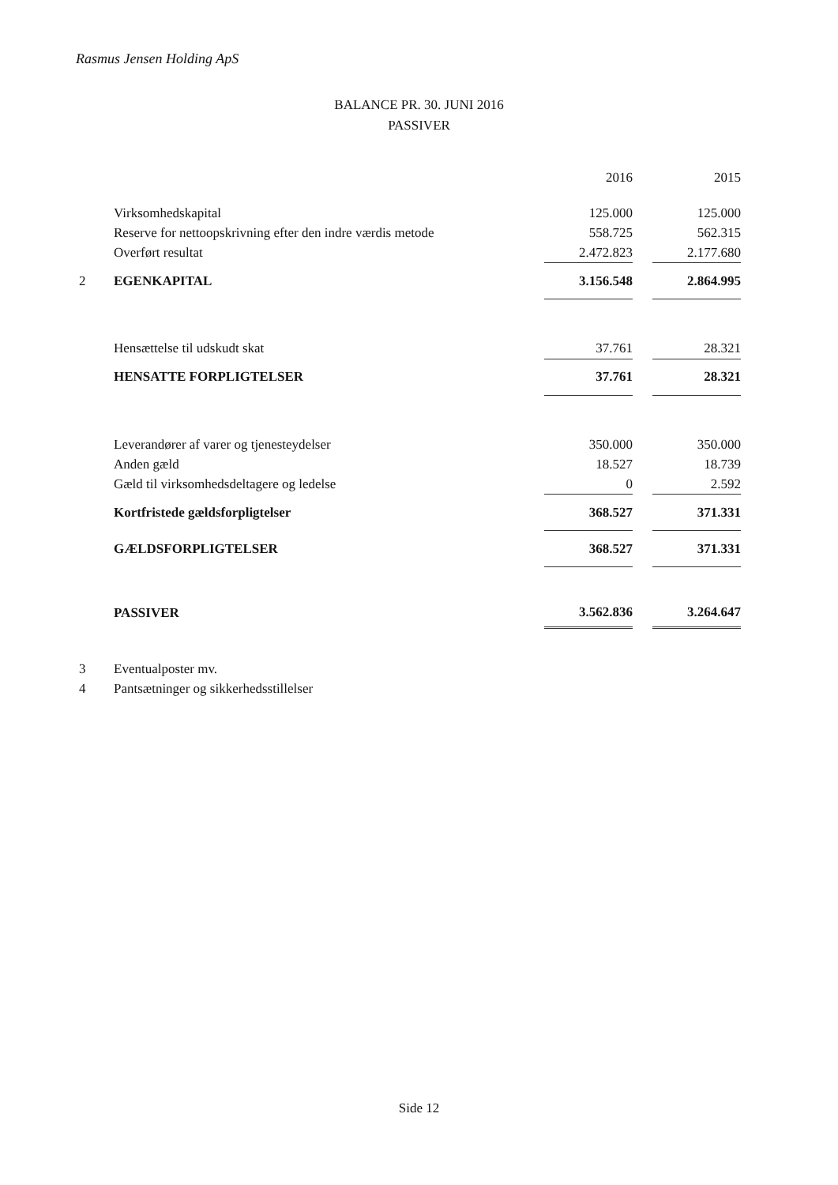Rasmus Jensen Holding ApS
BALANCE PR. 30. JUNI 2016
PASSIVER
| | | 2016 | | 2015 |
| --- | --- | --- | --- | --- |
| | Virksomhedskapital | 125.000 | | 125.000 |
| | Reserve for nettoopskrivning efter den indre værdis metode | 558.725 | | 562.315 |
| | Overført resultat | 2.472.823 | | 2.177.680 |
| 2 | EGENKAPITAL | 3.156.548 | | 2.864.995 |
| | Hensættelse til udskudt skat | 37.761 | | 28.321 |
| | HENSATTE FORPLIGTELSER | 37.761 | | 28.321 |
| | Leverandører af varer og tjenesteydelser | 350.000 | | 350.000 |
| | Anden gæld | 18.527 | | 18.739 |
| | Gæld til virksomhedsdeltagere og ledelse | 0 | | 2.592 |
| | Kortfristede gældsforpligtelser | 368.527 | | 371.331 |
| | GÆLDSFORPLIGTELSER | 368.527 | | 371.331 |
| | PASSIVER | 3.562.836 | | 3.264.647 |
| 3 | Eventualposter mv. | | | |
| 4 | Pantsætninger og sikkerhedsstillelser | | | |
Side 12